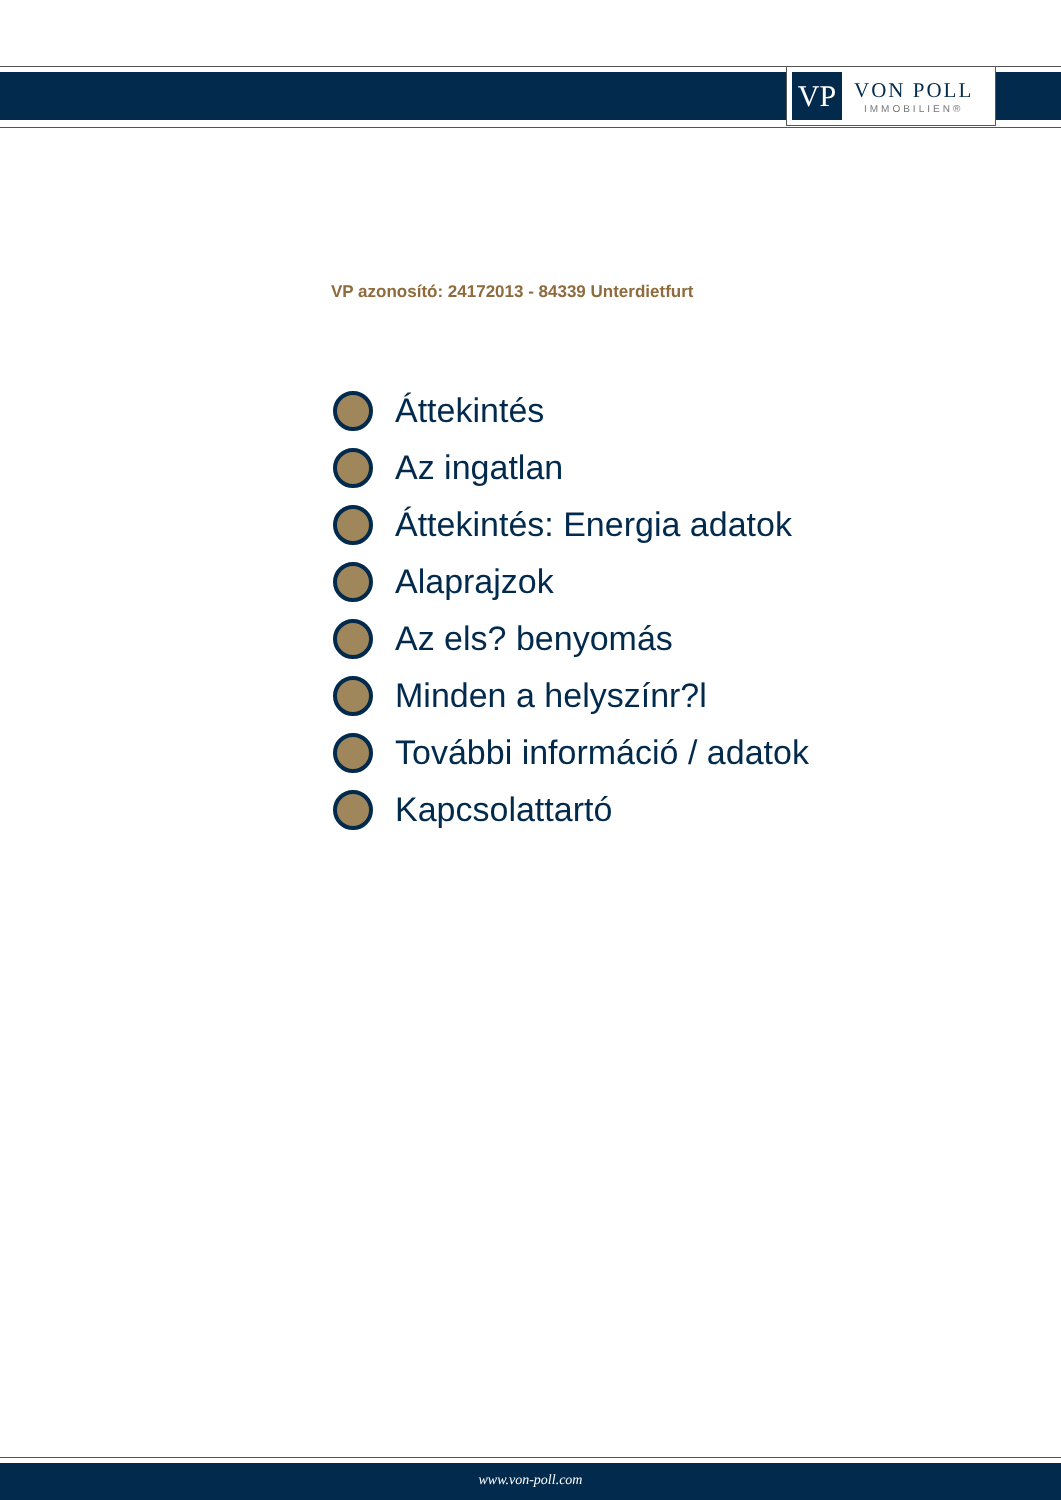VP
VON POLL
IMMOBILIEN®
VP azonosító: 24172013 - 84339 Unterdietfurt
Áttekintés
Az ingatlan
Áttekintés: Energia adatok
Alaprajzok
Az els? benyomás
Minden a helyszínr?l
További információ / adatok
Kapcsolattartó
www.von-poll.com